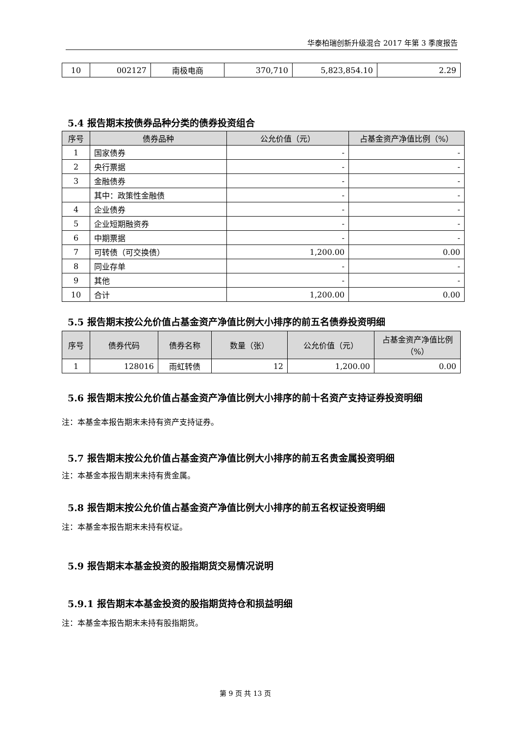华泰柏瑞创新升级混合 2017 年第 3 季度报告
| 10 | 002127 | 南极电商 | 370,710 | 5,823,854.10 | 2.29 |
5.4 报告期末按债券品种分类的债券投资组合
| 序号 | 债券品种 | 公允价值（元） | 占基金资产净值比例（%） |
| --- | --- | --- | --- |
| 1 | 国家债券 | - | - |
| 2 | 央行票据 | - | - |
| 3 | 金融债券 | - | - |
| | 其中：政策性金融债 | - | - |
| 4 | 企业债券 | - | - |
| 5 | 企业短期融资券 | - | - |
| 6 | 中期票据 | - | - |
| 7 | 可转债（可交换债） | 1,200.00 | 0.00 |
| 8 | 同业存单 | - | - |
| 9 | 其他 | - | - |
| 10 | 合计 | 1,200.00 | 0.00 |
5.5 报告期末按公允价值占基金资产净值比例大小排序的前五名债券投资明细
| 序号 | 债券代码 | 债券名称 | 数量（张） | 公允价值（元） | 占基金资产净值比例（%） |
| --- | --- | --- | --- | --- | --- |
| 1 | 128016 | 雨虹转债 | 12 | 1,200.00 | 0.00 |
5.6 报告期末按公允价值占基金资产净值比例大小排序的前十名资产支持证券投资明细
注：本基金本报告期末未持有资产支持证券。
5.7 报告期末按公允价值占基金资产净值比例大小排序的前五名贵金属投资明细
注：本基金本报告期末未持有贵金属。
5.8 报告期末按公允价值占基金资产净值比例大小排序的前五名权证投资明细
注：本基金本报告期末未持有权证。
5.9 报告期末本基金投资的股指期货交易情况说明
5.9.1 报告期末本基金投资的股指期货持仓和损益明细
注：本基金本报告期末未持有股指期货。
第 9 页 共 13 页